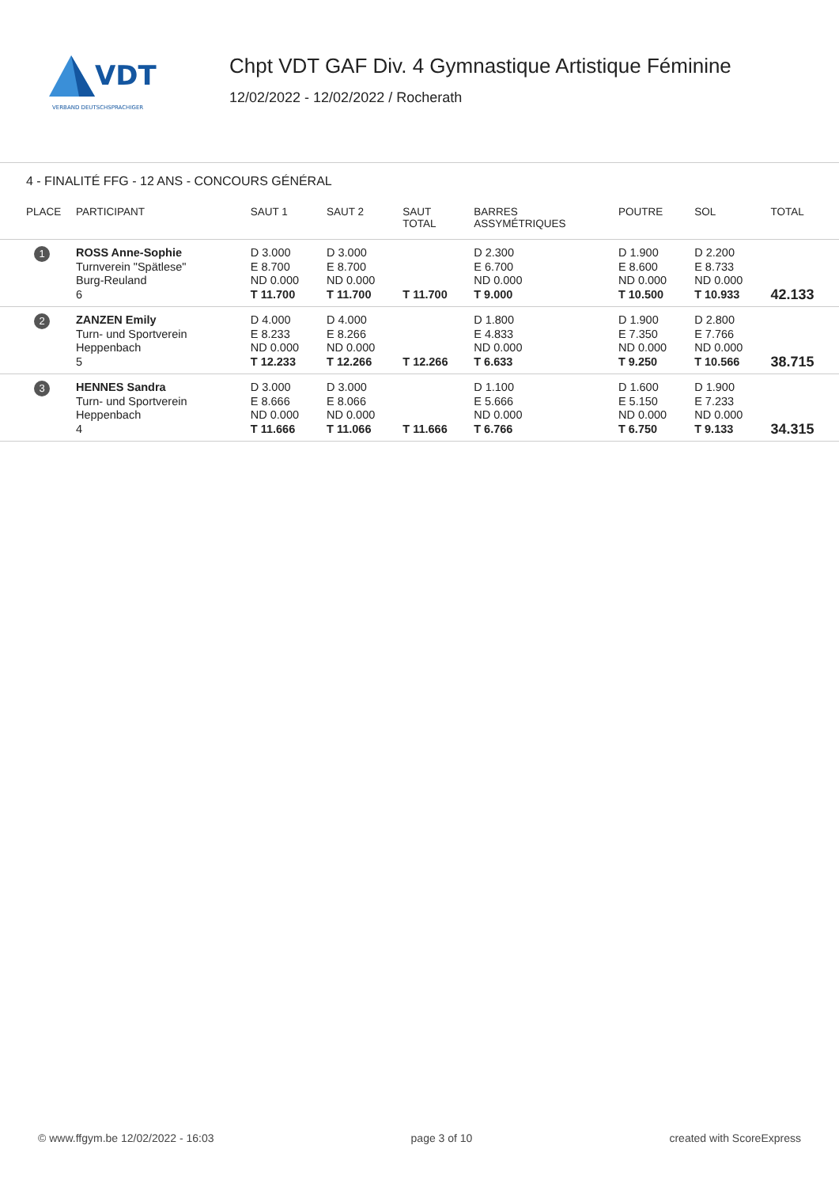VDT
VERBAND DEUTSCHSPRACHIGER
Chpt VDT GAF Div. 4 Gymnastique Artistique Féminine
12/02/2022 - 12/02/2022 / Rocherath
4 - FINALITÉ FFG - 12 ANS - CONCOURS GÉNÉRAL
| PLACE | PARTICIPANT | SAUT 1 | SAUT 2 | SAUT TOTAL | BARRES ASSYMÉTRIQUES | POUTRE | SOL | TOTAL |
| --- | --- | --- | --- | --- | --- | --- | --- | --- |
| 1 | ROSS Anne-Sophie Turnverein "Spätlese" Burg-Reuland 6 | D 3.000 E 8.700 ND 0.000 T 11.700 | D 3.000 E 8.700 ND 0.000 T 11.700 | T 11.700 | D 2.300 E 6.700 ND 0.000 T 9.000 | D 1.900 E 8.600 ND 0.000 T 10.500 | D 2.200 E 8.733 ND 0.000 T 10.933 | 42.133 |
| 2 | ZANZEN Emily Turn- und Sportverein Heppenbach 5 | D 4.000 E 8.233 ND 0.000 T 12.233 | D 4.000 E 8.266 ND 0.000 T 12.266 | T 12.266 | D 1.800 E 4.833 ND 0.000 T 6.633 | D 1.900 E 7.350 ND 0.000 T 9.250 | D 2.800 E 7.766 ND 0.000 T 10.566 | 38.715 |
| 3 | HENNES Sandra Turn- und Sportverein Heppenbach 4 | D 3.000 E 8.666 ND 0.000 T 11.666 | D 3.000 E 8.066 ND 0.000 T 11.066 | T 11.666 | D 1.100 E 5.666 ND 0.000 T 6.766 | D 1.600 E 5.150 ND 0.000 T 6.750 | D 1.900 E 7.233 ND 0.000 T 9.133 | 34.315 |
© www.ffgym.be 12/02/2022 - 16:03 page 3 of 10 created with ScoreExpress